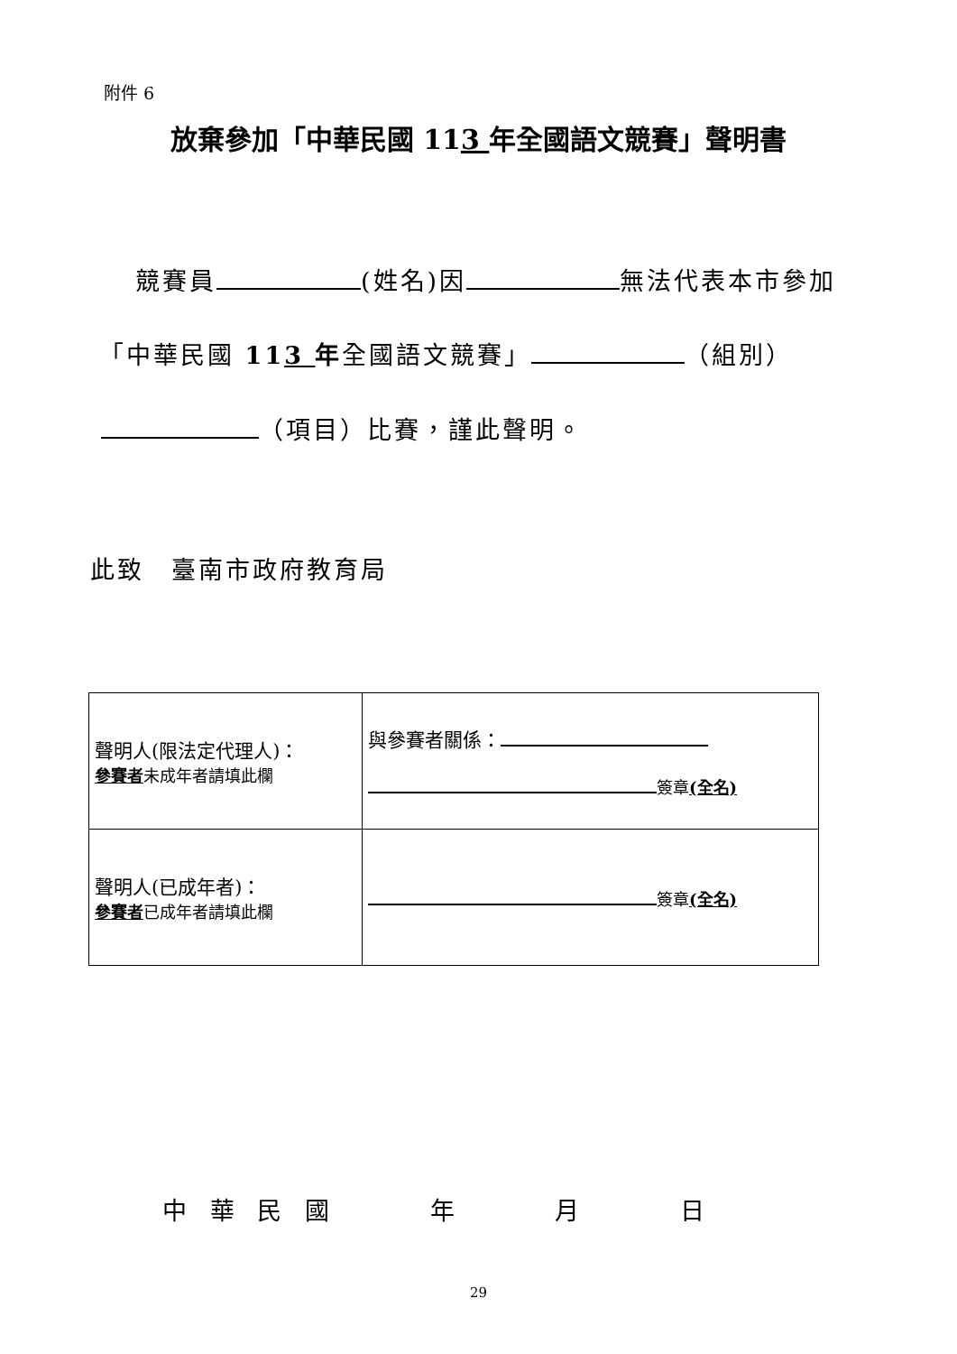附件 6
放棄參加「中華民國 113 年全國語文競賽」聲明書
競賽員 (姓名)因 無法代表本市參加
「中華民國 113 年全國語文競賽」 （組別）
（項目）比賽，謹此聲明。
此致　臺南市政府教育局
| 聲明人(限法定代理人)： 參賽者 未成年者請填此欄 | 與參賽者關係： 簽章 (全名) |
| 聲明人(已成年者)： 參賽者 已成年者請填此欄 | 簽章 (全名) |
中 華 民 國 年 月 日
29